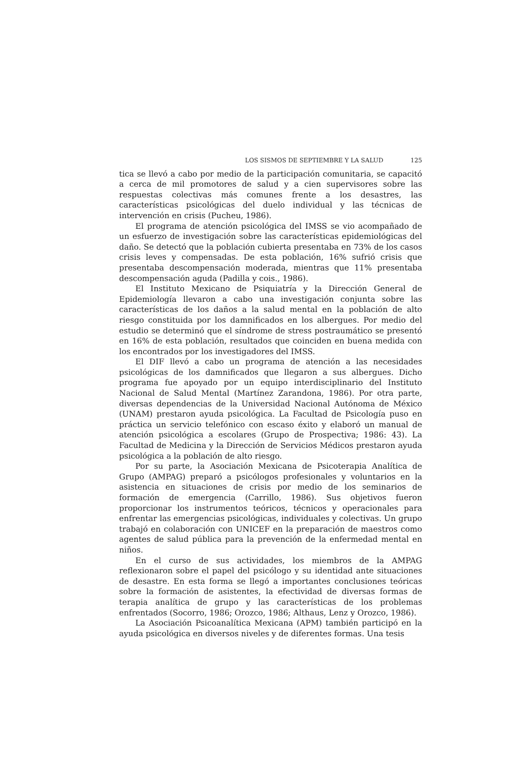LOS SISMOS DE SEPTIEMBRE Y LA SALUD 125
tica se llevó a cabo por medio de la participación comunitaria, se capacitó a cerca de mil promotores de salud y a cien supervisores sobre las respuestas colectivas más comunes frente a los desastres, las características psicológicas del duelo individual y las técnicas de intervención en crisis (Pucheu, 1986).
El programa de atención psicológica del IMSS se vio acompañado de un esfuerzo de investigación sobre las características epidemiológicas del daño. Se detectó que la población cubierta presentaba en 73% de los casos crisis leves y compensadas. De esta población, 16% sufrió crisis que presentaba descompensación moderada, mientras que 11% presentaba descompensación aguda (Padilla y cois., 1986).
El Instituto Mexicano de Psiquiatría y la Dirección General de Epidemiología llevaron a cabo una investigación conjunta sobre las características de los daños a la salud mental en la población de alto riesgo constituida por los damnificados en los albergues. Por medio del estudio se determinó que el síndrome de stress postraumático se presentó en 16% de esta población, resultados que coinciden en buena medida con los encontrados por los investigadores del IMSS.
El DIF llevó a cabo un programa de atención a las necesidades psicológicas de los damnificados que llegaron a sus albergues. Dicho programa fue apoyado por un equipo interdisciplinario del Instituto Nacional de Salud Mental (Martínez Zarandona, 1986). Por otra parte, diversas dependencias de la Universidad Nacional Autónoma de México (UNAM) prestaron ayuda psicológica. La Facultad de Psicología puso en práctica un servicio telefónico con escaso éxito y elaboró un manual de atención psicológica a escolares (Grupo de Prospectiva; 1986: 43). La Facultad de Medicina y la Dirección de Servicios Médicos prestaron ayuda psicológica a la población de alto riesgo.
Por su parte, la Asociación Mexicana de Psicoterapia Analítica de Grupo (AMPAG) preparó a psicólogos profesionales y voluntarios en la asistencia en situaciones de crisis por medio de los seminarios de formación de emergencia (Carrillo, 1986). Sus objetivos fueron proporcionar los instrumentos teóricos, técnicos y operacionales para enfrentar las emergencias psicológicas, individuales y colectivas. Un grupo trabajó en colaboración con UNICEF en la preparación de maestros como agentes de salud pública para la prevención de la enfermedad mental en niños.
En el curso de sus actividades, los miembros de la AMPAG reflexionaron sobre el papel del psicólogo y su identidad ante situaciones de desastre. En esta forma se llegó a importantes conclusiones teóricas sobre la formación de asistentes, la efectividad de diversas formas de terapia analítica de grupo y las características de los problemas enfrentados (Socorro, 1986; Orozco, 1986; Althaus, Lenz y Orozco, 1986).
La Asociación Psicoanalítica Mexicana (APM) también participó en la ayuda psicológica en diversos niveles y de diferentes formas. Una tesis